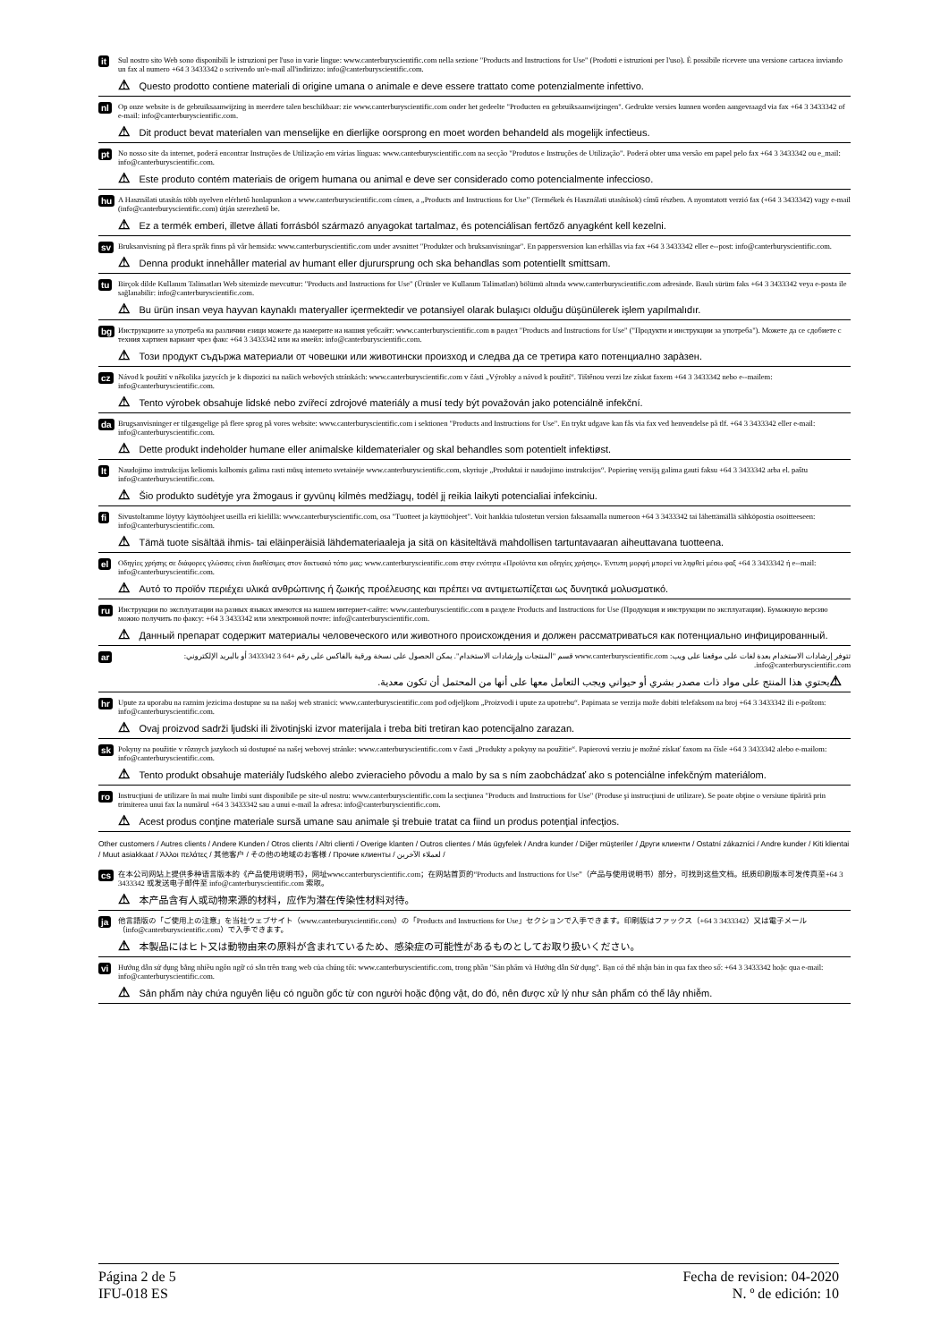it
Sul nostro sito Web sono disponibili le istruzioni per l'uso in varie lingue: www.canterburyscientific.com nella sezione "Products and Instructions for Use" (Prodotti e istruzioni per l'uso). È possibile ricevere una versione cartacea inviando un fax al numero +64 3 3433342 o scrivendo un'e-mail all'indirizzo: info@canterburyscientific.com.
⚠ Questo prodotto contiene materiali di origine umana o animale e deve essere trattato come potenzialmente infettivo.
nl
Op onze website is de gebruiksaanwijzing in meerdere talen beschikbaar: zie www.canterburyscientific.com onder het gedeelte "Producten en gebruiksaanwijzingen". Gedrukte versies kunnen worden aangevraagd via fax +64 3 3433342 of e-mail: info@canterburyscientific.com.
⚠ Dit product bevat materialen van menselijke en dierlijke oorsprong en moet worden behandeld als mogelijk infectieus.
pt
No nosso site da internet, poderá encontrar Instruções de Utilização em várias línguas: www.canterburyscientific.com na secção "Produtos e Instruções de Utilização". Poderá obter uma versão em papel pelo fax +64 3 3433342 ou e_mail: info@canterburyscientific.com.
⚠ Este produto contém materiais de origem humana ou animal e deve ser considerado como potencialmente infeccioso.
hu
A Használati utasítás több nyelven elérhető honlapunkon a www.canterburyscientific.com címen, a „Products and Instructions for Use” (Termékek és Használati utasítások) című részben. A nyomtatott verzió fax (+64 3 3433342) vagy e-mail (info@canterburyscientific.com) útján szerezhető be.
⚠ Ez a termék emberi, illetve állati forrásból származó anyagokat tartalmaz, és potenciálisan fertőző anyagként kell kezelni.
sv
Bruksanvisning på flera språk finns på vår hemsida: www.canterburyscientific.com under avsnittet "Produkter och bruksanvisningar". En pappersversion kan erhållas via fax +64 3 3433342 eller e--post: info@canterburyscientific.com.
⚠ Denna produkt innehåller material av humant eller djurursprung och ska behandlas som potentiellt smittsam.
tu
Birçok dilde Kullanım Talimatları Web sitemizde mevcuttur: "Products and Instructions for Use" (Ürünler ve Kullanım Talimatları) bölümü altında www.canterburyscientific.com adresinde. Basılı sürüm faks +64 3 3433342 veya e-posta ile sağlanabilir: info@canterburyscientific.com.
⚠ Bu ürün insan veya hayvan kaynaklı materyaller içermektedir ve potansiyel olarak bulaşıcı olduğu düşünülerek işlem yapılmalıdır.
bg
Инструкциите за употреба на различни езици можете да намерите на нашия уебсайт: www.canterburyscientific.com в раздел "Products and Instructions for Use" ("Продукти и инструкции за употреба"). Можете да се сдобиете с техния хартиен вариант чрез факс +64 3 3433342 или на имейл: info@canterburyscientific.com.
⚠ Този продукт съдържа материали от човешки или животински произход и следва да се третира като потенциално зара̀зен.
cz
Návod k použití v několika jazycích je k dispozici na našich webových stránkách: www.canterburyscientific.com v části „Výrobky a návod k použití“. Tištěnou verzi lze získat faxem +64 3 3433342 nebo e--mailem: info@canterburyscientific.com.
⚠ Tento výrobek obsahuje lidské nebo zvířecí zdrojové materiály a musí tedy být považován jako potenciálně infekční.
da
Brugsanvisninger er tilgængelige på flere sprog på vores website: www.canterburyscientific.com i sektionen "Products and Instructions for Use". En trykt udgave kan fås via fax ved henvendelse på tlf. +64 3 3433342 eller e-mail: info@canterburyscientific.com.
⚠ Dette produkt indeholder humane eller animalske kildematerialer og skal behandles som potentielt infektiøst.
lt
Naudojimo instrukcijas keliomis kalbomis galima rasti mūsų interneto svetainėje www.canterburyscientific.com, skyriuje „Produktai ir naudojimo instrukcijos“. Popierinę versiją galima gauti faksu +64 3 3433342 arba el. paštu info@canterburyscientific.com.
⚠ Šio produkto sudėtyje yra žmogaus ir gyvūnų kilmės medžiagų, todėl jį reikia laikyti potencialiai infekciniu.
fi
Sivustoltamme löytyy käyttöohjeet useilla eri kielillä: www.canterburyscientific.com, osa "Tuotteet ja käyttöohjeet". Voit hankkia tulostetun version faksaamalla numeroon +64 3 3433342 tai lähettämällä sähköpostia osoitteeseen: info@canterburyscientific.com.
⚠ Tämä tuote sisältää ihmis- tai eläinperäisiä lähdemateriaaleja ja sitä on käsiteltävä mahdollisen tartuntavaaran aiheuttavana tuotteena.
el
Οδηγίες χρήσης σε διάφορες γλώσσες είναι διαθέσιμες στον δικτυακό τόπο μας: www.canterburyscientific.com στην ενότητα «Προϊόντα και οδηγίες χρήσης». Έντυπη μορφή μπορεί να ληφθεί μέσω φαξ +64 3 3433342 ή e--mail: info@canterburyscientific.com.
⚠ Αυτό το προϊόν περιέχει υλικά ανθρώπινης ή ζωικής προέλευσης και πρέπει να αντιμετωπίζεται ως δυνητικά μολυσματικό.
ru
Инструкции по эксплуатации на разных языках имеются на нашем интернет-сайте: www.canterburyscientific.com в разделе Products and Instructions for Use (Продукция и инструкции по эксплуатации). Бумажную версию можно получить по факсу: +64 3 3433342 или электронной почте: info@canterburyscientific.com.
⚠ Данный препарат содержит материалы человеческого или животного происхождения и должен рассматриваться как потенциально инфицированный.
ar
تتوفر إرشادات الاستخدام بعدة لغات على موقعنا على ويب: www.canterburyscientific.com قسم "المنتجات وإرشادات الاستخدام". يمكن الحصول على نسخة ورقية بالفاكس على رقم +64 3 3433342 أو بالبريد الإلكتروني: info@canterburyscientific.com.
⚠ يحتوي هذا المنتج على مواد ذات مصدر بشري أو حيواني ويجب التعامل معها على أنها من المحتمل أن تكون معدية.
hr
Upute za uporabu na raznim jezicima dostupne su na našoj web stranici: www.canterburyscientific.com pod odjeljkom „Proizvodi i upute za upotrebu“. Papirnata se verzija može dobiti telefaksom na broj +64 3 3433342 ili e-poštom: info@canterburyscientific.com.
⚠ Ovaj proizvod sadrži ljudski ili životinjski izvor materijala i treba biti tretiran kao potencijalno zarazan.
sk
Pokyny na použitie v rôznych jazykoch sú dostupné na našej webovej stránke: www.canterburyscientific.com v časti „Produkty a pokyny na použitie“. Papierovú verziu je možné získať faxom na čísle +64 3 3433342 alebo e-mailom: info@canterburyscientific.com.
⚠ Tento produkt obsahuje materiály ľudského alebo zvieracieho pôvodu a malo by sa s ním zaobchádzať ako s potenciálne infekčným materiálom.
ro
Instrucţiuni de utilizare în mai multe limbi sunt disponibile pe site-ul nostru: www.canterburyscientific.com la secţiunea "Products and Instructions for Use" (Produse şi instrucţiuni de utilizare). Se poate obţine o versiune tipărită prin trimiterea unui fax la numărul +64 3 3433342 sau a unui e-mail la adresa: info@canterburyscientific.com.
⚠ Acest produs conţine materiale sursă umane sau animale şi trebuie tratat ca fiind un produs potenţial infecţios.
Other customers / Autres clients / Andere Kunden / Otros clients / Altri clienti / Overige klanten / Outros clientes / Más ügyfelek / Andra kunder / Diğer müşteriler / Други клиенти / Ostatní zákazníci / Andre kunder / Kiti klientai / Muut asiakkaat / Άλλοι πελάτες / 其他客户 / その他の地域のお客様 / Прочие клиенты / لعملاء الآخرين /
cs
在本公司网站上提供多种语言版本的《产品使用说明书》，网址www.canterburyscientific.com；在网站首页的“Products and Instructions for Use”（产品与使用说明书）部分，可找到这些文档。纸质印刷版本可发传真至+64 3 3433342 或发送电子邮件至 info@canterburyscientific.com 索取。
⚠ 本产品含有人或动物来源的材料，应作为潜在传染性材料对待。
ja
他言語版の「ご使用上の注意」を当社ウェブサイト（www.canterburyscientific.com）の「Products and Instructions for Use」セクションで入手できます。印刷版はファックス（+64 3 3433342）又は電子メール（info@canterburyscientific.com）で入手できます。
⚠ 本製品にはヒト又は動物由来の原料が含まれているため、感染症の可能性があるものとしてお取り扱いください。
vi
Hướng dẫn sử dụng bằng nhiều ngôn ngữ có sẵn trên trang web của chúng tôi: www.canterburyscientific.com, trong phần "Sản phẩm và Hướng dẫn Sử dụng". Bạn có thể nhận bản in qua fax theo số: +64 3 3433342 hoặc qua e-mail: info@canterburyscientific.com.
⚠ Sản phẩm này chứa nguyên liệu có nguồn gốc từ con người hoặc động vật, do đó, nên được xử lý như sản phẩm có thể lây nhiễm.
Página 2 de 5
IFU-018 ES
Fecha de revision: 04-2020
N. º de edición: 10